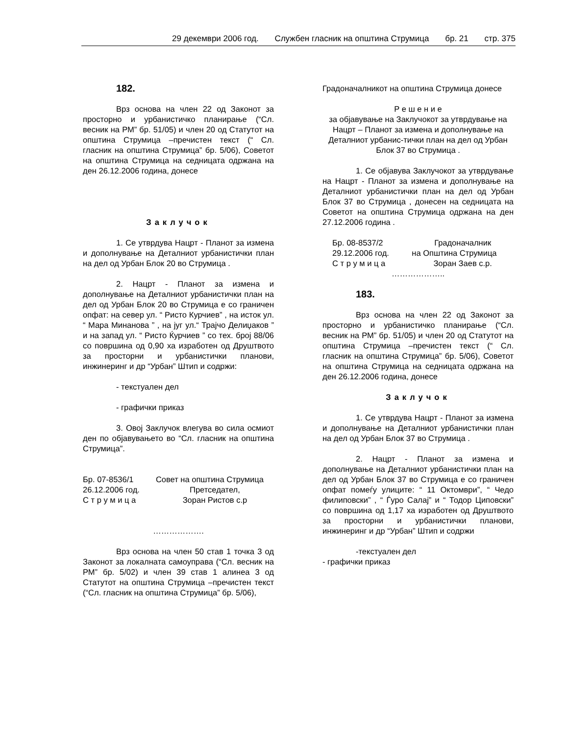29 декември 2006 год. Службен гласник на општина Струмица бр. 21 стр. 375
182.
Врз основа на член 22 од Законот за просторно и урбанистичко планирање (“Сл. весник на РМ” бр. 51/05) и член 20 од Статутот на општина Струмица –пречистен текст (“ Сл. гласник на општина Струмица” бр. 5/06), Советот на општина Струмица на седницата одржана на ден 26.12.2006 година, донесе
Заклучок
1. Се утврдува Нацрт - Планот за измена и дополнување на Деталниот урбанистички план на дел од Урбан Блок 20 во Струмица .
2. Нацрт - Планот за измена и дополнување на Деталниот урбанистички план на дел од Урбан Блок 20 во Струмица е со граничен опфат: на север ул. “ Ристо Курчиев” , на исток ул. “ Мара Минанова ” , на југ ул.“ Трајчо Делиџаков ” и на запад ул. “ Ристо Ќурчиев ” со тех. број 88/06 со површина од 0,90 ха изработен од Друштвото за просторни и урбанистички планови, инжинеринг и др “Урбан” Штип и содржи:
- текстуален дел
- графички приказ
3. Овој Заклучок влегува во сила осмиот ден по објавувањето во “Сл. гласник на општина Струмица”.
Бр. 07-8536/1 Совет на општина Струмица 26.12.2006 год. Претседател, С т р у м и ц а Зоран Ристов с.р
……………….
Врз основа на член 50 став 1 точка 3 од Законот за локалната самоуправа (“Сл. весник на РМ” бр. 5/02) и член 39 став 1 алинеа 3 од Статутот на општина Струмица –пречистен текст (“Сл. гласник на општина Струмица” бр. 5/06),
Градоначалникот на општина Струмица донесе
Р е ш е н и е
за објавување на Заклучокот за утврдување на Нацрт – Планот за измена и дополнување на Деталниот урбанис-тички план на дел од Урбан Блок 37 во Струмица .
1. Се објавува Заклучокот за утврдување на Нацрт - Планот за измена и дополнување на Деталниот урбанистички план на дел од Урбан Блок 37 во Струмица , донесен на седницата на Советот на општина Струмица одржана на ден 27.12.2006 година .
Бр. 08-8537/2 Градоначалник 29.12.2006 год. на Општина Струмица С т р у м и ц а Зоран Заев с.р.
………………..
183.
Врз основа на член 22 од Законот за просторно и урбанистичко планирање (“Сл. весник на РМ” бр. 51/05) и член 20 од Статутот на општина Струмица –пречистен текст (“ Сл. гласник на општина Струмица” бр. 5/06), Советот на општина Струмица на седницата одржана на ден 26.12.2006 година, донесе
Заклучок
1. Се утврдува Нацрт - Планот за измена и дополнување на Деталниот урбанистички план на дел од Урбан Блок 37 во Струмица .
2. Нацрт - Планот за измена и дополнување на Деталниот урбанистички план на дел од Урбан Блок 37 во Струмица е со граничен опфат помеѓу улиците: “ 11 Октомври”, “ Чедо филиповски” , “ Ѓуро Салај” и “ Тодор Циповски” со површина од 1,17 ха изработен од Друштвото за просторни и урбанистички планови, инжинеринг и др “Урбан” Штип и содржи
-текстуален дел
- графички приказ